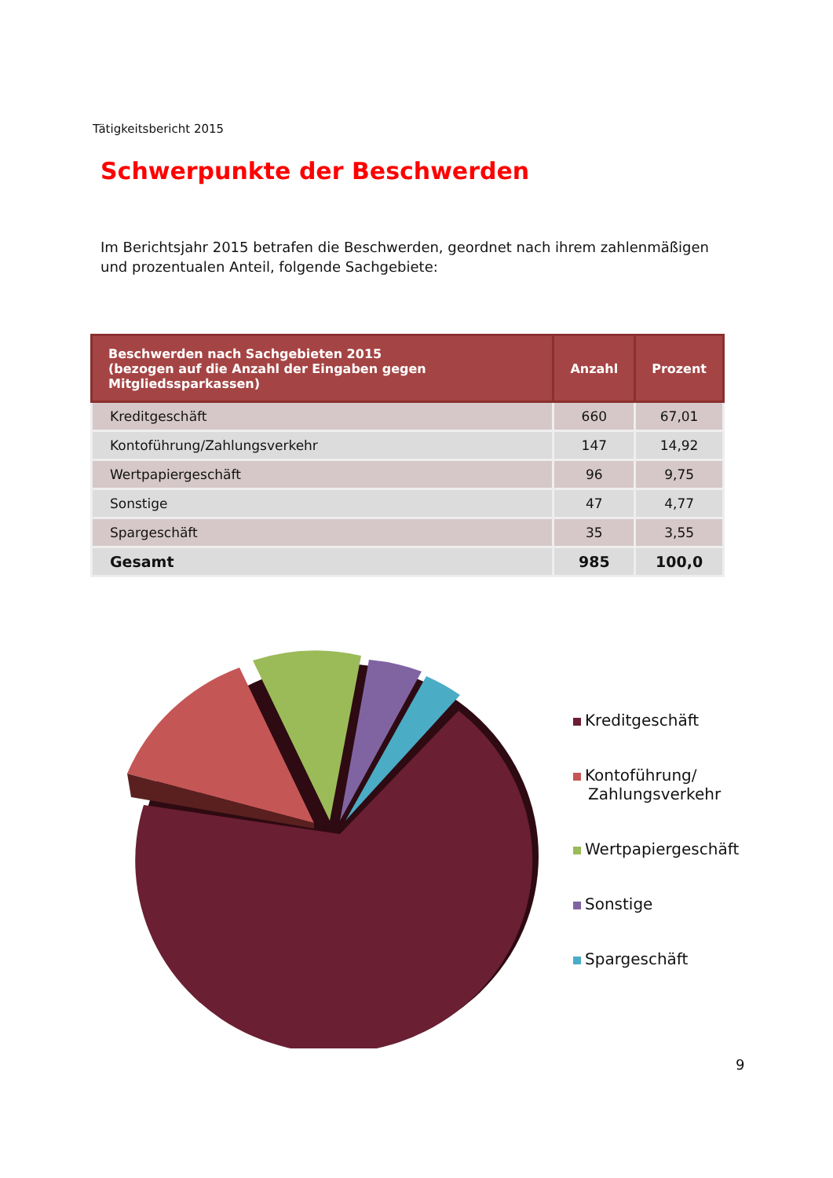Tätigkeitsbericht 2015
Schwerpunkte der Beschwerden
Im Berichtsjahr 2015 betrafen die Beschwerden, geordnet nach ihrem zahlenmäßigen und prozentualen Anteil, folgende Sachgebiete:
| Beschwerden nach Sachgebieten 2015 (bezogen auf die Anzahl der Eingaben gegen Mitgliedssparkassen) | Anzahl | Prozent |
| --- | --- | --- |
| Kreditgeschäft | 660 | 67,01 |
| Kontoführung/Zahlungsverkehr | 147 | 14,92 |
| Wertpapiergeschäft | 96 | 9,75 |
| Sonstige | 47 | 4,77 |
| Spargeschäft | 35 | 3,55 |
| Gesamt | 985 | 100,0 |
Kreditgeschäft
Kontoführung/
Zahlungsverkehr
Wertpapiergeschäft
Sonstige
Spargeschäft
9